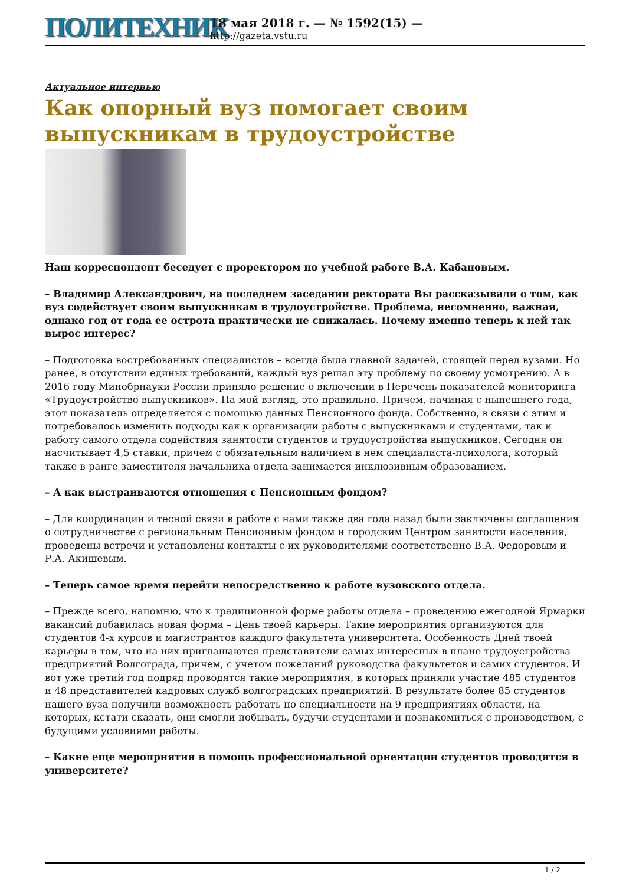ПОЛИТЕХНИК
18 мая 2018 г. — № 1592(15) —
http://gazeta.vstu.ru
Актуальное интервью
Как опорный вуз помогает своим выпускникам в трудоустройстве
Наш корреспондент беседует с проректором по учебной работе В.А. Кабановым.
– Владимир Александрович, на последнем заседании ректората Вы рассказывали о том, как вуз содействует своим выпускникам в трудоустройстве. Проблема, несомненно, важная, однако год от года ее острота практически не снижалась. Почему именно теперь к ней так вырос интерес?
– Подготовка востребованных специалистов – всегда была главной задачей, стоящей перед вузами. Но ранее, в отсутствии единых требований, каждый вуз решал эту проблему по своему усмотрению. А в 2016 году Минобрнауки России приняло решение о включении в Перечень показателей мониторинга «Трудоустройство выпускников». На мой взгляд, это правильно. Причем, начиная с нынешнего года, этот показатель определяется с помощью данных Пенсионного фонда. Собственно, в связи с этим и потребовалось изменить подходы как к организации работы с выпускниками и студентами, так и работу самого отдела содействия занятости студентов и трудоустройства выпускников. Сегодня он насчитывает 4,5 ставки, причем с обязательным наличием в нем специалиста-психолога, который также в ранге заместителя начальника отдела занимается инклюзивным образованием.
– А как выстраиваются отношения с Пенсионным фондом?
– Для координации и тесной связи в работе с нами также два года назад были заключены соглашения о сотрудничестве с региональным Пенсионным фондом и городским Центром занятости населения, проведены встречи и установлены контакты с их руководителями соответственно В.А. Федоровым и Р.А. Акишевым.
– Теперь самое время перейти непосредственно к работе вузовского отдела.
– Прежде всего, напомню, что к традиционной форме работы отдела – проведению ежегодной Ярмарки вакансий добавилась новая форма – День твоей карьеры. Такие мероприятия организуются для студентов 4-х курсов и магистрантов каждого факультета университета. Особенность Дней твоей карьеры в том, что на них приглашаются представители самых интересных в плане трудоустройства предприятий Волгограда, причем, с учетом пожеланий руководства факультетов и самих студентов. И вот уже третий год подряд проводятся такие мероприятия, в которых приняли участие 485 студентов и 48 представителей кадровых служб волгоградских предприятий. В результате более 85 студентов нашего вуза получили возможность работать по специальности на 9 предприятиях области, на которых, кстати сказать, они смогли побывать, будучи студентами и познакомиться с производством, с будущими условиями работы.
– Какие еще мероприятия в помощь профессиональной ориентации студентов проводятся в университете?
1 / 2